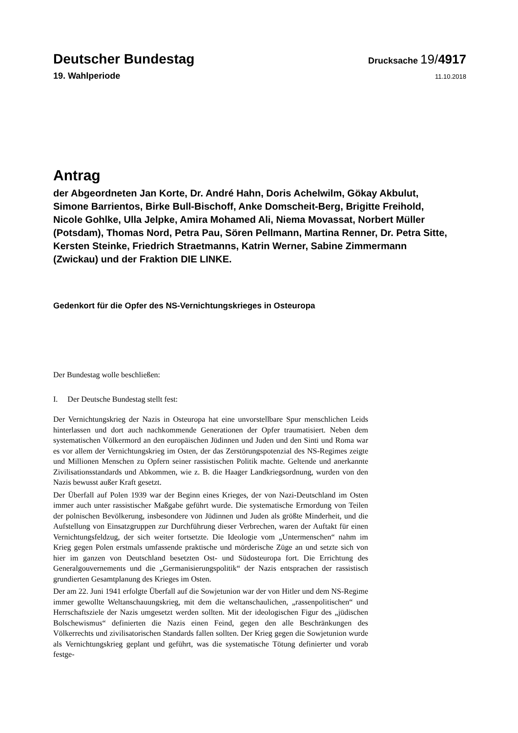Deutscher Bundestag
Drucksache 19/4917
19. Wahlperiode
11.10.2018
Antrag
der Abgeordneten Jan Korte, Dr. André Hahn, Doris Achelwilm, Gökay Akbulut, Simone Barrientos, Birke Bull-Bischoff, Anke Domscheit-Berg, Brigitte Freihold, Nicole Gohlke, Ulla Jelpke, Amira Mohamed Ali, Niema Movassat, Norbert Müller (Potsdam), Thomas Nord, Petra Pau, Sören Pellmann, Martina Renner, Dr. Petra Sitte, Kersten Steinke, Friedrich Straetmanns, Katrin Werner, Sabine Zimmermann (Zwickau) und der Fraktion DIE LINKE.
Gedenkort für die Opfer des NS-Vernichtungskrieges in Osteuropa
Der Bundestag wolle beschließen:
I. Der Deutsche Bundestag stellt fest:
Der Vernichtungskrieg der Nazis in Osteuropa hat eine unvorstellbare Spur menschlichen Leids hinterlassen und dort auch nachkommende Generationen der Opfer traumatisiert. Neben dem systematischen Völkermord an den europäischen Jüdinnen und Juden und den Sinti und Roma war es vor allem der Vernichtungskrieg im Osten, der das Zerstörungspotenzial des NS-Regimes zeigte und Millionen Menschen zu Opfern seiner rassistischen Politik machte. Geltende und anerkannte Zivilisationsstandards und Abkommen, wie z. B. die Haager Landkriegsordnung, wurden von den Nazis bewusst außer Kraft gesetzt.
Der Überfall auf Polen 1939 war der Beginn eines Krieges, der von Nazi-Deutschland im Osten immer auch unter rassistischer Maßgabe geführt wurde. Die systematische Ermordung von Teilen der polnischen Bevölkerung, insbesondere von Jüdinnen und Juden als größte Minderheit, und die Aufstellung von Einsatzgruppen zur Durchführung dieser Verbrechen, waren der Auftakt für einen Vernichtungsfeldzug, der sich weiter fortsetzte. Die Ideologie vom „Untermenschen“ nahm im Krieg gegen Polen erstmals umfassende praktische und mörderische Züge an und setzte sich von hier im ganzen von Deutschland besetzten Ost- und Südosteuropa fort. Die Errichtung des Generalgouvernements und die „Germanisierungspolitik“ der Nazis entsprachen der rassistisch grundierten Gesamtplanung des Krieges im Osten.
Der am 22. Juni 1941 erfolgte Überfall auf die Sowjetunion war der von Hitler und dem NS-Regime immer gewollte Weltanschauungskrieg, mit dem die weltanschaulichen, „rassenpolitischen“ und Herrschaftsziele der Nazis umgesetzt werden sollten. Mit der ideologischen Figur des „jüdischen Bolschewismus“ definierten die Nazis einen Feind, gegen den alle Beschränkungen des Völkerrechts und zivilisatorischen Standards fallen sollten. Der Krieg gegen die Sowjetunion wurde als Vernichtungskrieg geplant und geführt, was die systematische Tötung definierter und vorab festge-